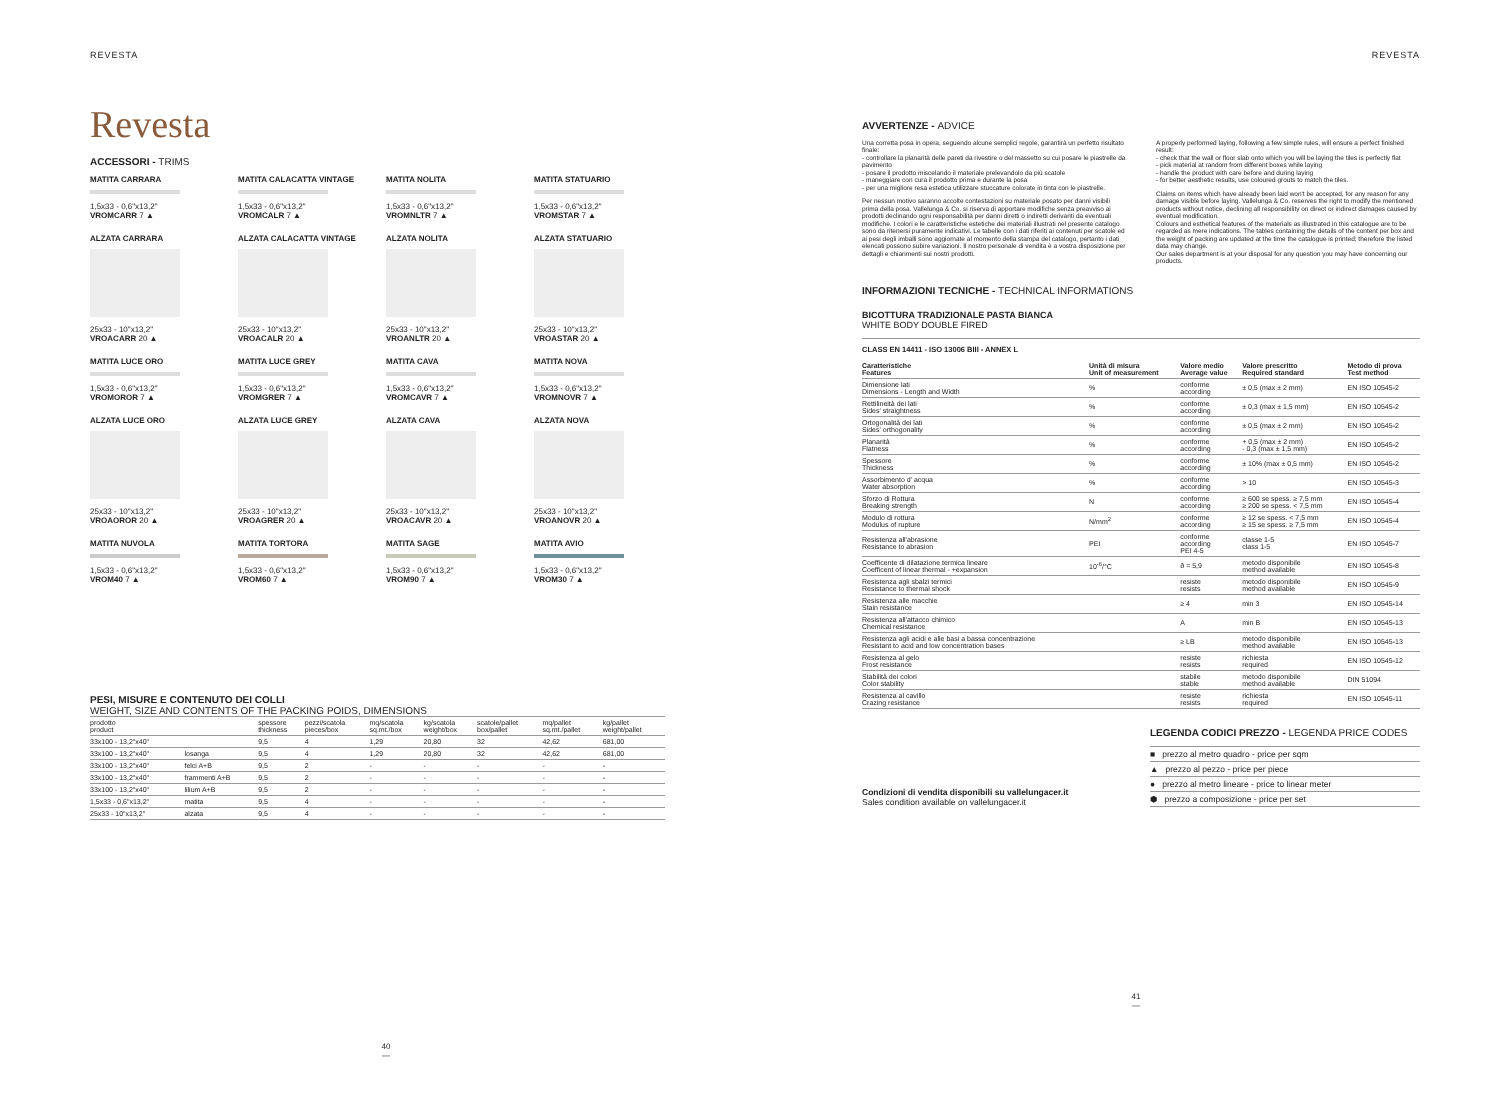REVESTA
Revesta
ACCESSORI - TRIMS
MATITA CARRARA
1,5x33 - 0,6"x13,2"
VROMCARR 7 ▲
MATITA CALACATTA VINTAGE
1,5x33 - 0,6"x13,2"
VROMCALR 7 ▲
MATITA NOLITA
1,5x33 - 0,6"x13,2"
VROMNLTR 7 ▲
MATITA STATUARIO
1,5x33 - 0,6"x13,2"
VROMSTAR 7 ▲
ALZATA CARRARA
25x33 - 10"x13,2"
VROACARR 20 ▲
ALZATA CALACATTA VINTAGE
25x33 - 10"x13,2"
VROACALR 20 ▲
ALZATA NOLITA
25x33 - 10"x13,2"
VROANLTR 20 ▲
ALZATA STATUARIO
25x33 - 10"x13,2"
VROASTAR 20 ▲
MATITA LUCE ORO
1,5x33 - 0,6"x13,2"
VROMOROR 7 ▲
MATITA LUCE GREY
1,5x33 - 0,6"x13,2"
VROMGRER 7 ▲
MATITA CAVA
1,5x33 - 0,6"x13,2"
VROMCAVR 7 ▲
MATITA NOVA
1,5x33 - 0,6"x13,2"
VROMNOVR 7 ▲
ALZATA LUCE ORO
25x33 - 10"x13,2"
VROAOROR 20 ▲
ALZATA LUCE GREY
25x33 - 10"x13,2"
VROAGRER 20 ▲
ALZATA CAVA
25x33 - 10"x13,2"
VROACAVR 20 ▲
ALZATA NOVA
25x33 - 10"x13,2"
VROANOVR 20 ▲
MATITA NUVOLA
1,5x33 - 0,6"x13,2"
VROM40 7 ▲
MATITA TORTORA
1,5x33 - 0,6"x13,2"
VROM60 7 ▲
MATITA SAGE
1,5x33 - 0,6"x13,2"
VROM90 7 ▲
MATITA AVIO
1,5x33 - 0,6"x13,2"
VROM30 7 ▲
PESI, MISURE E CONTENUTO DEI COLLI
WEIGHT, SIZE AND CONTENTS OF THE PACKING POIDS, DIMENSIONS
| prodotto product | | spessore thickness | pezzi/scatola pieces/box | mq/scatola sq.mt./box | kg/scatola weight/box | scatole/pallet box/pallet | mq/pallet sq.mt./pallet | kg/pallet weight/pallet |
| 33x100 - 13,2"x40" | | 9,5 | 4 | 1,29 | 20,80 | 32 | 42,62 | 681,00 |
| 33x100 - 13,2"x40" | losanga | 9,5 | 4 | 1,29 | 20,80 | 32 | 42,62 | 681,00 |
| 33x100 - 13,2"x40" | felci A+B | 9,5 | 2 | - | - | - | - | - |
| 33x100 - 13,2"x40" | frammenti A+B | 9,5 | 2 | - | - | - | - | - |
| 33x100 - 13,2"x40" | lilium A+B | 9,5 | 2 | - | - | - | - | - |
| 1,5x33 - 0,6"x13,2" | matita | 9,5 | 4 | - | - | - | - | - |
| 25x33 - 10"x13,2" | alzata | 9,5 | 4 | - | - | - | - | - |
40
—
REVESTA
AVVERTENZE - ADVICE
Una corretta posa in opera, seguendo alcune semplici regole, garantirà un perfetto risultato finale:
- controllare la planarità delle pareti da rivestire o del massetto su cui posare le piastrelle da pavimento
- posare il prodotto miscelando il materiale prelevandolo da più scatole
- maneggiare con cura il prodotto prima e durante la posa
- per una migliore resa estetica utilizzare stuccature colorate in tinta con le piastrelle.
Per nessun motivo saranno accolte contestazioni su materiale posato per danni visibili prima della posa. Vallelunga & Co. si riserva di apportare modifiche senza preavviso ai prodotti declinando ogni responsabilità per danni diretti o indiretti derivanti da eventuali modifiche. I colori e le caratteristiche estetiche dei materiali illustrati nel presente catalogo sono da ritenersi puramente indicativi. Le tabelle con i dati riferiti ai contenuti per scatole ed ai pesi degli imballi sono aggiornate al momento della stampa del catalogo, pertanto i dati elencati possono subire variazioni. Il nostro personale di vendita è a vostra disposizione per dettagli e chiarimenti sui nostri prodotti.
A properly performed laying, following a few simple rules, will ensure a perfect finished result:
- check that the wall or floor slab onto which you will be laying the tiles is perfectly flat
- pick material at random from different boxes while laying
- handle the product with care before and during laying
- for better aesthetic results, use coloured grouts to match the tiles.
Claims on items which have already been laid won't be accepted, for any reason for any damage visible before laying. Vallelunga & Co. reserves the right to modify the mentioned products without notice, declining all responsibility on direct or indirect damages caused by eventual modification.
Colours and esthetical features of the materials as illustrated in this catalogue are to be regarded as mere indications. The tables containing the details of the content per box and the weight of packing are updated at the time the catalogue is printed; therefore the listed data may change.
Our sales department is at your disposal for any question you may have concerning our products.
INFORMAZIONI TECNICHE - TECHNICAL INFORMATIONS
BICOTTURA TRADIZIONALE PASTA BIANCA
WHITE BODY DOUBLE FIRED
CLASS EN 14411 - ISO 13006 BIII - ANNEX L
| Caratteristiche Features | Unità di misura Unit of measurement | Valore medio Average value | Valore prescritto Required standard | Metodo di prova Test method |
| --- | --- | --- | --- | --- |
| Dimensione lati Dimensions - Length and Width | % | conforme according | ± 0,5 (max ± 2 mm) | EN ISO 10545-2 |
| Rettilineità dei lati Sides' straightness | % | conforme according | ± 0,3 (max ± 1,5 mm) | EN ISO 10545-2 |
| Ortogonalità dei lati Sides' orthogonality | % | conforme according | ± 0,5 (max ± 2 mm) | EN ISO 10545-2 |
| Planarità Flatness | % | conforme according | + 0,5 (max ± 2 mm) - 0,3 (max ± 1,5 mm) | EN ISO 10545-2 |
| Spessore Thickness | % | conforme according | ± 10% (max ± 0,5 mm) | EN ISO 10545-2 |
| Assorbimento d' acqua Water absorption | % | conforme according | > 10 | EN ISO 10545-3 |
| Sforzo di Rottura Breaking strength | N | conforme according | ≥ 600 se spess. ≥ 7,5 mm ≥ 200 se spess. < 7,5 mm | EN ISO 10545-4 |
| Modulo di rottura Modulus of rupture | N/mm<sup>2</sup> | conforme according | ≥ 12 se spess. < 7,5 mm ≥ 15 se spess. ≥ 7,5 mm | EN ISO 10545-4 |
| Resistenza all'abrasione Resistance to abrasion | PEI | conforme according PEI 4-5 | classe 1-5 class 1-5 | EN ISO 10545-7 |
| Coefficente di dilatazione termica lineare Coefficent of linear thermal - +expansion | 10<sup>-6</sup>/°C | ð = 5,9 | metodo disponibile method available | EN ISO 10545-8 |
| Resistenza agli sbalzi termici Resistance to thermal shock | | resiste resists | metodo disponibile method available | EN ISO 10545-9 |
| Resistenza alle macchie Stain resistance | | ≥ 4 | min 3 | EN ISO 10545-14 |
| Resistenza all'attacco chimico Chemical resistance | | A | min B | EN ISO 10545-13 |
| Resistenza agli acidi e alle basi a bassa concentrazione Resistant to acid and low concentration bases | | ≥ LB | metodo disponibile method available | EN ISO 10545-13 |
| Resistenza al gelo Frost resistance | | resiste resists | richiesta required | EN ISO 10545-12 |
| Stabilità dei colori Color stability | | stabile stable | metodo disponibile method available | DIN 51094 |
| Resistenza al cavillo Crazing resistance | | resiste resists | richiesta required | EN ISO 10545-11 |
Condizioni di vendita disponibili su vallelungacer.it
Sales condition available on vallelungacer.it
LEGENDA CODICI PREZZO - LEGENDA PRICE CODES
■ prezzo al metro quadro - price per sqm
▲ prezzo al pezzo - price per piece
● prezzo al metro lineare - price to linear meter
⬢ prezzo a composizione - price per set
41
—